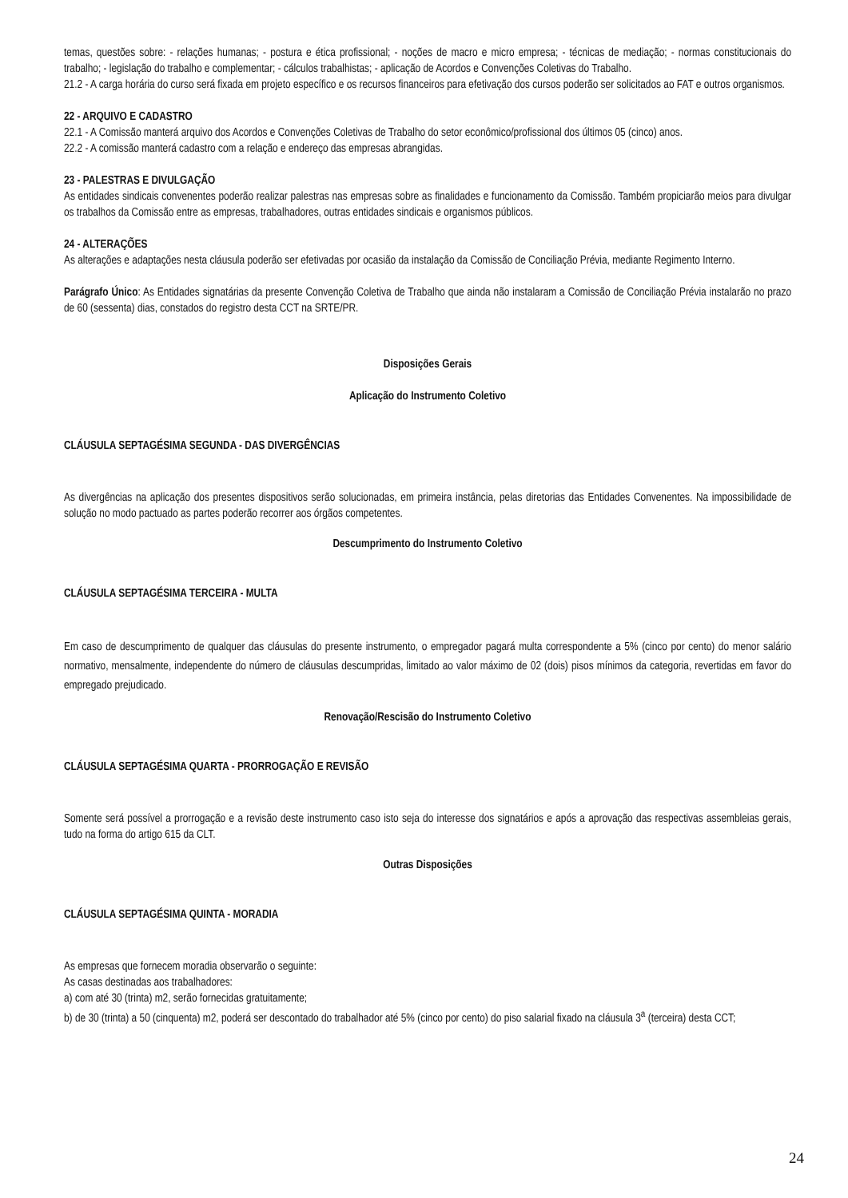temas, questões sobre: - relações humanas; - postura e ética profissional; - noções de macro e micro empresa; - técnicas de mediação; - normas constitucionais do trabalho; - legislação do trabalho e complementar; - cálculos trabalhistas; - aplicação de Acordos e Convenções Coletivas do Trabalho.
21.2 - A carga horária do curso será fixada em projeto específico e os recursos financeiros para efetivação dos cursos poderão ser solicitados ao FAT e outros organismos.
22 - ARQUIVO E CADASTRO
22.1 - A Comissão manterá arquivo dos Acordos e Convenções Coletivas de Trabalho do setor econômico/profissional dos últimos 05 (cinco) anos.
22.2 - A comissão manterá cadastro com a relação e endereço das empresas abrangidas.
23 - PALESTRAS E DIVULGAÇÃO
As entidades sindicais convenentes poderão realizar palestras nas empresas sobre as finalidades e funcionamento da Comissão. Também propiciarão meios para divulgar os trabalhos da Comissão entre as empresas, trabalhadores, outras entidades sindicais e organismos públicos.
24 - ALTERAÇÕES
As alterações e adaptações nesta cláusula poderão ser efetivadas por ocasião da instalação da Comissão de Conciliação Prévia, mediante Regimento Interno.
Parágrafo Único: As Entidades signatárias da presente Convenção Coletiva de Trabalho que ainda não instalaram a Comissão de Conciliação Prévia instalarão no prazo de 60 (sessenta) dias, constados do registro desta CCT na SRTE/PR.
Disposições Gerais
Aplicação do Instrumento Coletivo
CLÁUSULA SEPTAGÉSIMA SEGUNDA - DAS DIVERGÊNCIAS
As divergências na aplicação dos presentes dispositivos serão solucionadas, em primeira instância, pelas diretorias das Entidades Convenentes. Na impossibilidade de solução no modo pactuado as partes poderão recorrer aos órgãos competentes.
Descumprimento do Instrumento Coletivo
CLÁUSULA SEPTAGÉSIMA TERCEIRA - MULTA
Em caso de descumprimento de qualquer das cláusulas do presente instrumento, o empregador pagará multa correspondente a 5% (cinco por cento) do menor salário normativo, mensalmente, independente do número de cláusulas descumpridas, limitado ao valor máximo de 02 (dois) pisos mínimos da categoria, revertidas em favor do empregado prejudicado.
Renovação/Rescisão do Instrumento Coletivo
CLÁUSULA SEPTAGÉSIMA QUARTA - PRORROGAÇÃO E REVISÃO
Somente será possível a prorrogação e a revisão deste instrumento caso isto seja do interesse dos signatários e após a aprovação das respectivas assembleias gerais, tudo na forma do artigo 615 da CLT.
Outras Disposições
CLÁUSULA SEPTAGÉSIMA QUINTA - MORADIA
As empresas que fornecem moradia observarão o seguinte:
As casas destinadas aos trabalhadores:
a) com até 30 (trinta) m2, serão fornecidas gratuitamente;
b) de 30 (trinta) a 50 (cinquenta) m2, poderá ser descontado do trabalhador até 5% (cinco por cento) do piso salarial fixado na cláusula 3<sup>a</sup> (terceira) desta CCT;
24